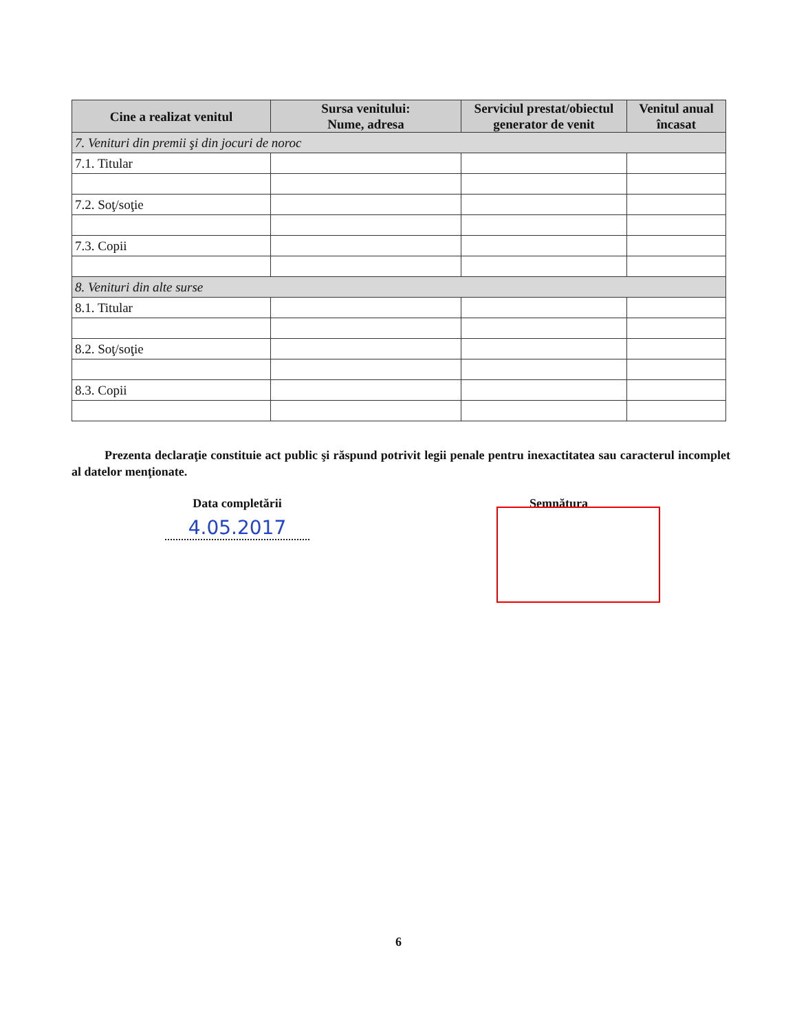| Cine a realizat venitul | Sursa venitului: Nume, adresa | Serviciul prestat/obiectul generator de venit | Venitul anual încasat |
| --- | --- | --- | --- |
| 7. Venituri din premii şi din jocuri de noroc | | | |
| 7.1. Titular | | | |
| 7.2. Soţ/soţie | | | |
| 7.3. Copii | | | |
| 8. Venituri din alte surse | | | |
| 8.1. Titular | | | |
| 8.2. Soţ/soţie | | | |
| 8.3. Copii | | | |
Prezenta declaraţie constituie act public şi răspund potrivit legii penale pentru inexactitatea sau caracterul incomplet al datelor menţionate.
Data completării
4.05.2017
Semnătura
6